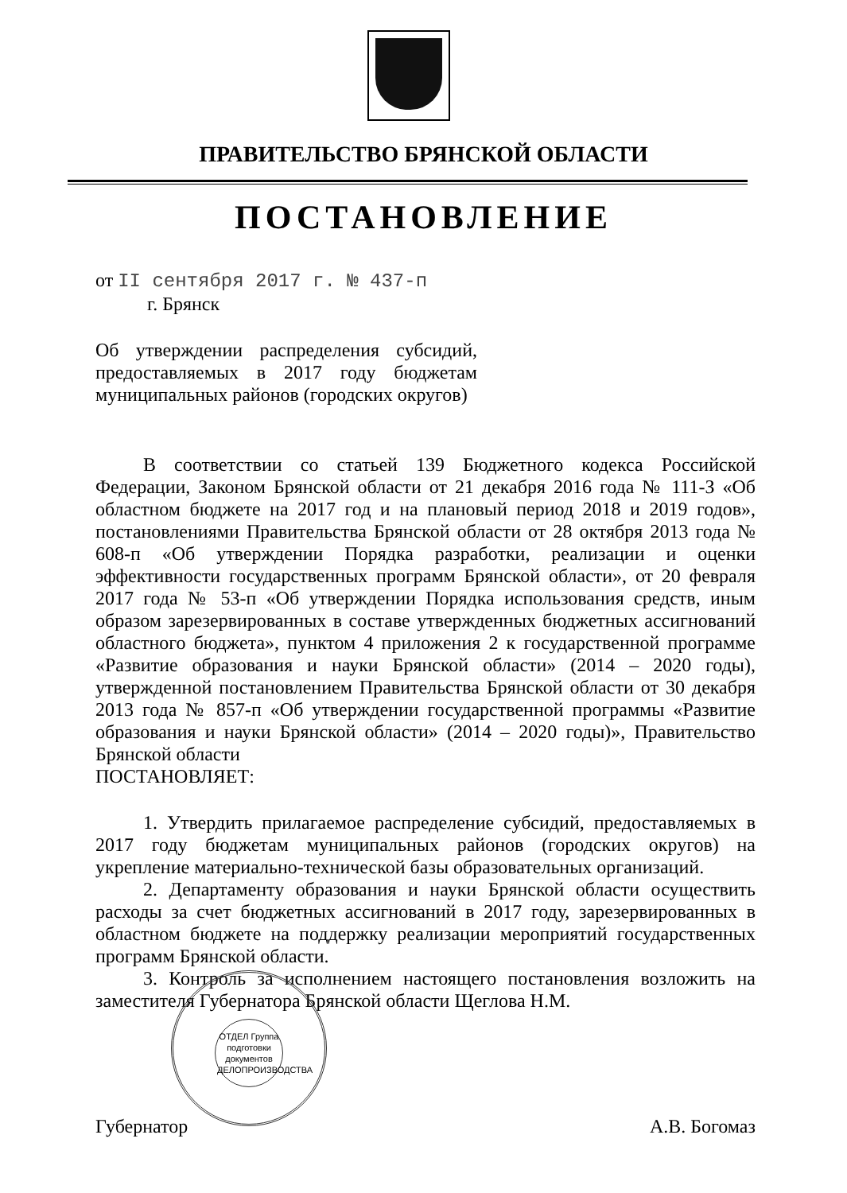ПРАВИТЕЛЬСТВО БРЯНСКОЙ ОБЛАСТИ
ПОСТАНОВЛЕНИЕ
от II сентября 2017 г. № 437-п
г. Брянск
Об утверждении распределения субсидий, предоставляемых в 2017 году бюджетам муниципальных районов (городских округов)
В соответствии со статьей 139 Бюджетного кодекса Российской Федерации, Законом Брянской области от 21 декабря 2016 года № 111-З «Об областном бюджете на 2017 год и на плановый период 2018 и 2019 годов», постановлениями Правительства Брянской области от 28 октября 2013 года № 608-п «Об утверждении Порядка разработки, реализации и оценки эффективности государственных программ Брянской области», от 20 февраля 2017 года № 53-п «Об утверждении Порядка использования средств, иным образом зарезервированных в составе утвержденных бюджетных ассигнований областного бюджета», пунктом 4 приложения 2 к государственной программе «Развитие образования и науки Брянской области» (2014 – 2020 годы), утвержденной постановлением Правительства Брянской области от 30 декабря 2013 года № 857-п «Об утверждении государственной программы «Развитие образования и науки Брянской области» (2014 – 2020 годы)», Правительство Брянской области
ПОСТАНОВЛЯЕТ:
1. Утвердить прилагаемое распределение субсидий, предоставляемых в 2017 году бюджетам муниципальных районов (городских округов) на укрепление материально-технической базы образовательных организаций.
2. Департаменту образования и науки Брянской области осуществить расходы за счет бюджетных ассигнований в 2017 году, зарезервированных в областном бюджете на поддержку реализации мероприятий государственных программ Брянской области.
3. Контроль за исполнением настоящего постановления возложить на заместителя Губернатора Брянской области Щеглова Н.М.
Губернатор А.В. Богомаз
ОТДЕЛ Группа подготовки документов ДЕЛОПРОИЗВОДСТВА